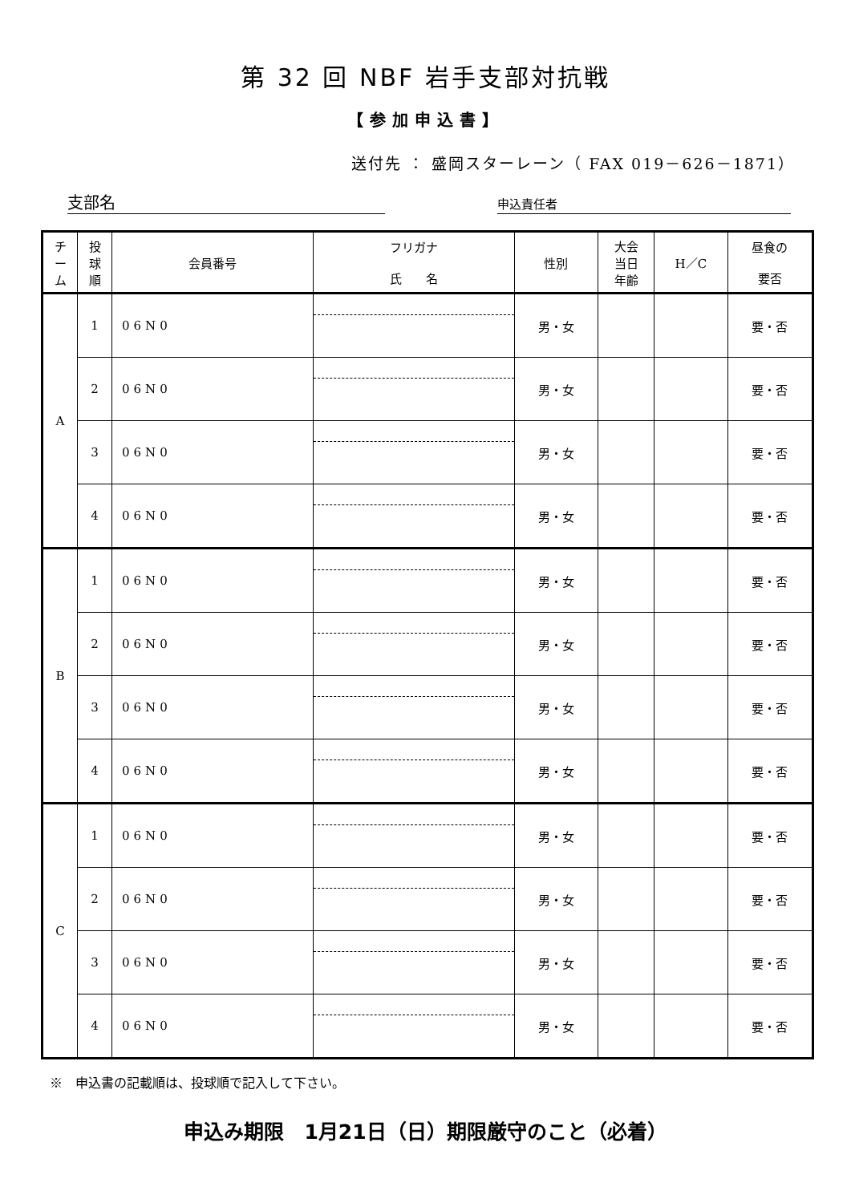第 32 回 NBF 岩手支部対抗戦
【参加申込書】
送付先 ： 盛岡スターレーン（ FAX 019－626－1871）
支部名
申込責任者
| チ ー ム | 投 球 順 | 会員番号 | フリガナ 氏 名 | 性別 | 大会 当日 年齢 | H／C | 昼食の 要否 |
| --- | --- | --- | --- | --- | --- | --- | --- |
| A | 1 | 06N0 | | 男・女 | | | 要・否 |
| | 2 | 06N0 | | 男・女 | | | 要・否 |
| | 3 | 06N0 | | 男・女 | | | 要・否 |
| | 4 | 06N0 | | 男・女 | | | 要・否 |
| B | 1 | 06N0 | | 男・女 | | | 要・否 |
| | 2 | 06N0 | | 男・女 | | | 要・否 |
| | 3 | 06N0 | | 男・女 | | | 要・否 |
| | 4 | 06N0 | | 男・女 | | | 要・否 |
| C | 1 | 06N0 | | 男・女 | | | 要・否 |
| | 2 | 06N0 | | 男・女 | | | 要・否 |
| | 3 | 06N0 | | 男・女 | | | 要・否 |
| | 4 | 06N0 | | 男・女 | | | 要・否 |
※　申込書の記載順は、投球順で記入して下さい。
申込み期限　1月21日（日）期限厳守のこと（必着）